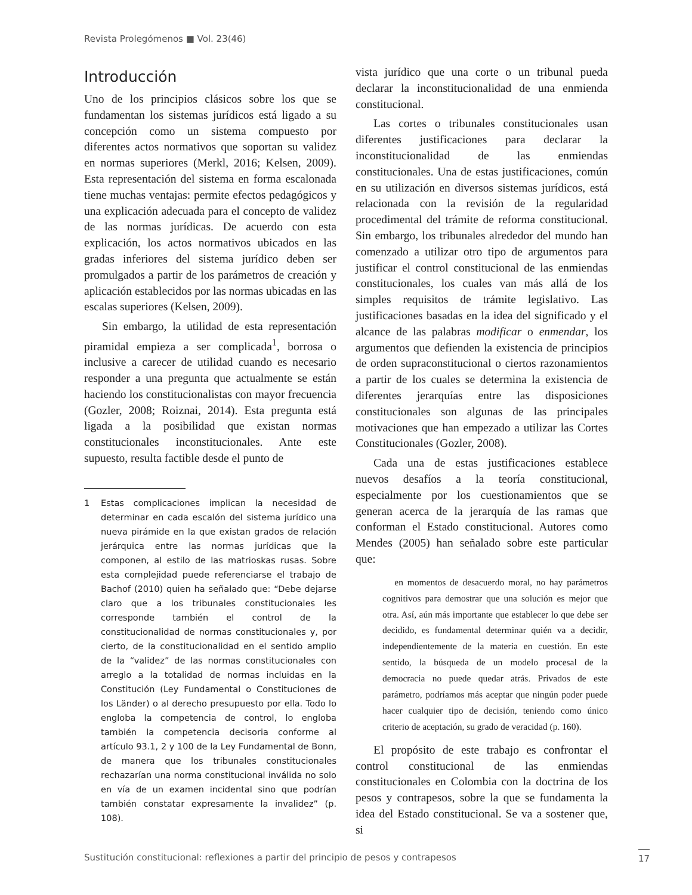Revista Prolegómenos ■ Vol. 23(46)
Introducción
Uno de los principios clásicos sobre los que se fundamentan los sistemas jurídicos está ligado a su concepción como un sistema compuesto por diferentes actos normativos que soportan su validez en normas superiores (Merkl, 2016; Kelsen, 2009). Esta representación del sistema en forma escalonada tiene muchas ventajas: permite efectos pedagógicos y una explicación adecuada para el concepto de validez de las normas jurídicas. De acuerdo con esta explicación, los actos normativos ubicados en las gradas inferiores del sistema jurídico deben ser promulgados a partir de los parámetros de creación y aplicación establecidos por las normas ubicadas en las escalas superiores (Kelsen, 2009).
Sin embargo, la utilidad de esta representación piramidal empieza a ser complicada<sup>1</sup>, borrosa o inclusive a carecer de utilidad cuando es necesario responder a una pregunta que actualmente se están haciendo los constitucionalistas con mayor frecuencia (Gozler, 2008; Roiznai, 2014). Esta pregunta está ligada a la posibilidad que existan normas constitucionales inconstitucionales. Ante este supuesto, resulta factible desde el punto de
1 Estas complicaciones implican la necesidad de determinar en cada escalón del sistema jurídico una nueva pirámide en la que existan grados de relación jerárquica entre las normas jurídicas que la componen, al estilo de las matrioskas rusas. Sobre esta complejidad puede referenciarse el trabajo de Bachof (2010) quien ha señalado que: “Debe dejarse claro que a los tribunales constitucionales les corresponde también el control de la constitucionalidad de normas constitucionales y, por cierto, de la constitucionalidad en el sentido amplio de la “validez” de las normas constitucionales con arreglo a la totalidad de normas incluidas en la Constitución (Ley Fundamental o Constituciones de los Länder) o al derecho presupuesto por ella. Todo lo engloba la competencia de control, lo engloba también la competencia decisoria conforme al artículo 93.1, 2 y 100 de la Ley Fundamental de Bonn, de manera que los tribunales constitucionales rechazarían una norma constitucional inválida no solo en vía de un examen incidental sino que podrían también constatar expresamente la invalidez” (p. 108).
vista jurídico que una corte o un tribunal pueda declarar la inconstitucionalidad de una enmienda constitucional.
Las cortes o tribunales constitucionales usan diferentes justificaciones para declarar la inconstitucionalidad de las enmiendas constitucionales. Una de estas justificaciones, común en su utilización en diversos sistemas jurídicos, está relacionada con la revisión de la regularidad procedimental del trámite de reforma constitucional. Sin embargo, los tribunales alrededor del mundo han comenzado a utilizar otro tipo de argumentos para justificar el control constitucional de las enmiendas constitucionales, los cuales van más allá de los simples requisitos de trámite legislativo. Las justificaciones basadas en la idea del significado y el alcance de las palabras modificar o enmendar, los argumentos que defienden la existencia de principios de orden supraconstitucional o ciertos razonamientos a partir de los cuales se determina la existencia de diferentes jerarquías entre las disposiciones constitucionales son algunas de las principales motivaciones que han empezado a utilizar las Cortes Constitucionales (Gozler, 2008).
Cada una de estas justificaciones establece nuevos desafíos a la teoría constitucional, especialmente por los cuestionamientos que se generan acerca de la jerarquía de las ramas que conforman el Estado constitucional. Autores como Mendes (2005) han señalado sobre este particular que:
en momentos de desacuerdo moral, no hay parámetros cognitivos para demostrar que una solución es mejor que otra. Así, aún más importante que establecer lo que debe ser decidido, es fundamental determinar quién va a decidir, independientemente de la materia en cuestión. En este sentido, la búsqueda de un modelo procesal de la democracia no puede quedar atrás. Privados de este parámetro, podríamos más aceptar que ningún poder puede hacer cualquier tipo de decisión, teniendo como único criterio de aceptación, su grado de veracidad (p. 160).
El propósito de este trabajo es confrontar el control constitucional de las enmiendas constitucionales en Colombia con la doctrina de los pesos y contrapesos, sobre la que se fundamenta la idea del Estado constitucional. Se va a sostener que, si
Sustitución constitucional: reflexiones a partir del principio de pesos y contrapesos
17